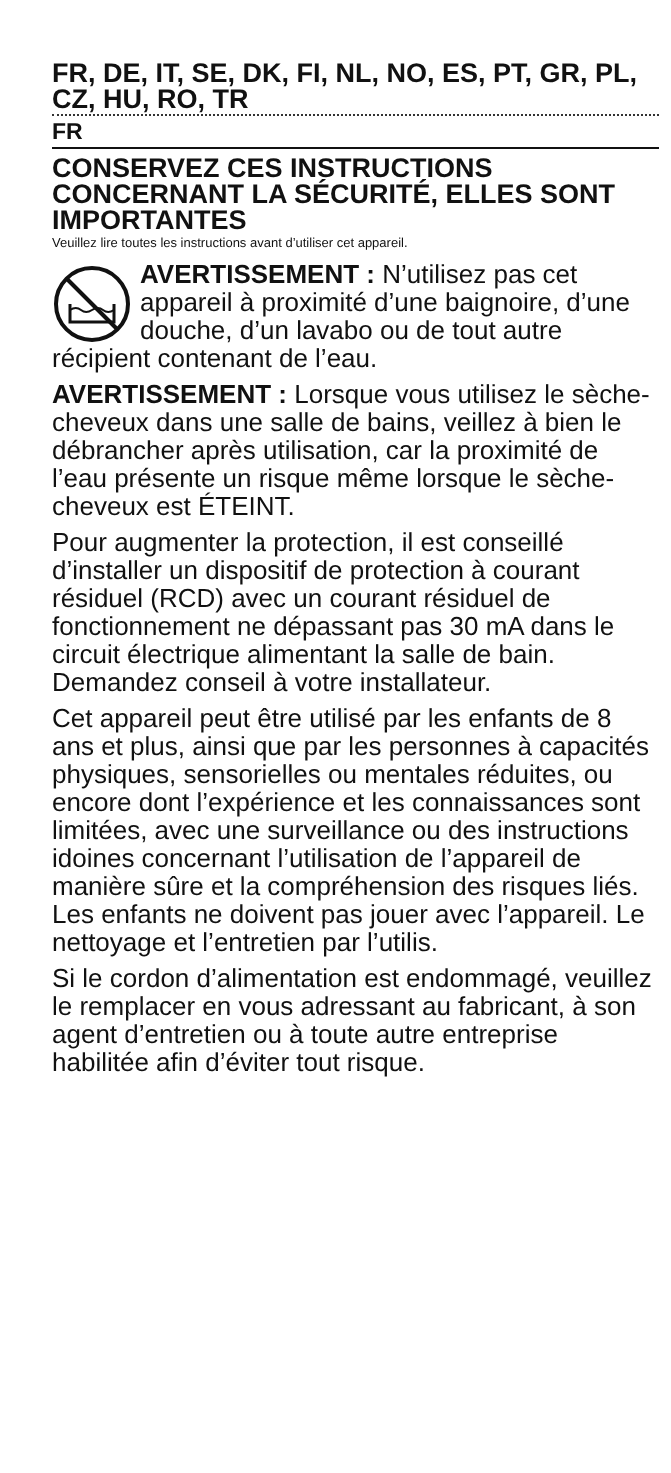FR, DE, IT, SE, DK, FI, NL, NO, ES, PT, GR, PL, CZ, HU, RO, TR
FR
CONSERVEZ CES INSTRUCTIONS CONCERNANT LA SÉCURITÉ, ELLES SONT IMPORTANTES
Veuillez lire toutes les instructions avant d’utiliser cet appareil.
AVERTISSEMENT : N’utilisez pas cet appareil à proximité d’une baignoire, d’une douche, d’un lavabo ou de tout autre récipient contenant de l’eau.
AVERTISSEMENT : Lorsque vous utilisez le sèche-cheveux dans une salle de bains, veillez à bien le débrancher après utilisation, car la proximité de l’eau présente un risque même lorsque le sèche-cheveux est ÉTEINT.
Pour augmenter la protection, il est conseillé d’installer un dispositif de protection à courant résiduel (RCD) avec un courant résiduel de fonctionnement ne dépassant pas 30 mA dans le circuit électrique alimentant la salle de bain. Demandez conseil à votre installateur.
Cet appareil peut être utilisé par les enfants de 8 ans et plus, ainsi que par les personnes à capacités physiques, sensorielles ou mentales réduites, ou encore dont l’expérience et les connaissances sont limitées, avec une surveillance ou des instructions idoines concernant l’utilisation de l’appareil de manière sûre et la compréhension des risques liés. Les enfants ne doivent pas jouer avec l’appareil. Le nettoyage et l’entretien par l’utilis.
Si le cordon d’alimentation est endommagé, veuillez le remplacer en vous adressant au fabricant, à son agent d’entretien ou à toute autre entreprise habilitée afin d’éviter tout risque.